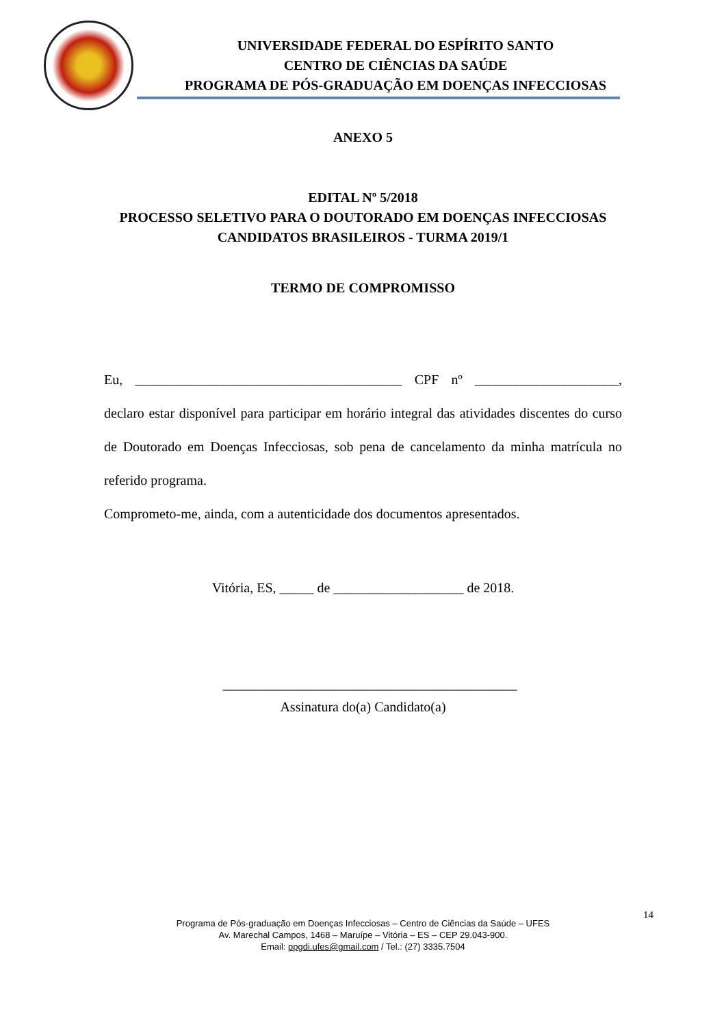UNIVERSIDADE FEDERAL DO ESPÍRITO SANTO
CENTRO DE CIÊNCIAS DA SAÚDE
PROGRAMA DE PÓS-GRADUAÇÃO EM DOENÇAS INFECCIOSAS
ANEXO 5
EDITAL Nº 5/2018
PROCESSO SELETIVO PARA O DOUTORADO EM DOENÇAS INFECCIOSAS
CANDIDATOS BRASILEIROS - TURMA 2019/1
TERMO DE COMPROMISSO
Eu, _______________________________________ CPF nº _____________________, declaro estar disponível para participar em horário integral das atividades discentes do curso de Doutorado em Doenças Infecciosas, sob pena de cancelamento da minha matrícula no referido programa.
Comprometo-me, ainda, com a autenticidade dos documentos apresentados.
Vitória, ES, _____ de ___________________ de 2018.
___________________________________________
Assinatura do(a) Candidato(a)
14
Programa de Pós-graduação em Doenças Infecciosas – Centro de Ciências da Saúde – UFES
Av. Marechal Campos, 1468 – Maruípe – Vitória – ES – CEP 29.043-900.
Email: ppgdi.ufes@gmail.com / Tel.: (27) 3335.7504